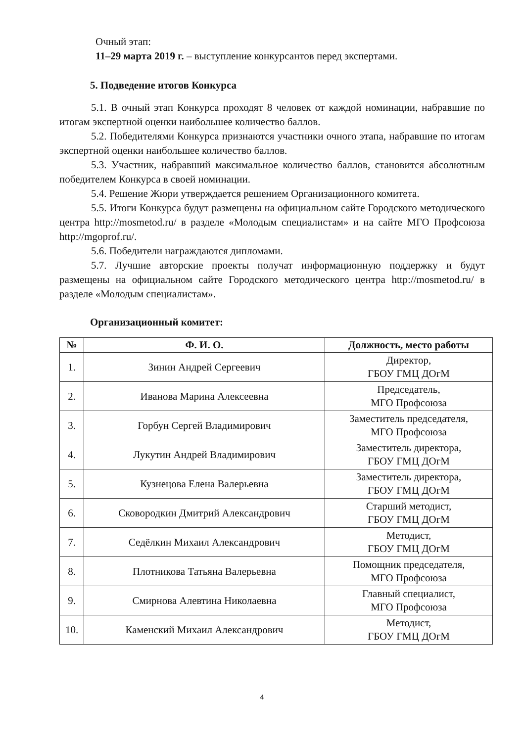Очный этап:
11–29 марта 2019 г. – выступление конкурсантов перед экспертами.
5. Подведение итогов Конкурса
5.1. В очный этап Конкурса проходят 8 человек от каждой номинации, набравшие по итогам экспертной оценки наибольшее количество баллов.
5.2. Победителями Конкурса признаются участники очного этапа, набравшие по итогам экспертной оценки наибольшее количество баллов.
5.3. Участник, набравший максимальное количество баллов, становится абсолютным победителем Конкурса в своей номинации.
5.4. Решение Жюри утверждается решением Организационного комитета.
5.5. Итоги Конкурса будут размещены на официальном сайте Городского методического центра http://mosmetod.ru/ в разделе «Молодым специалистам» и на сайте МГО Профсоюза http://mgoprof.ru/.
5.6. Победители награждаются дипломами.
5.7. Лучшие авторские проекты получат информационную поддержку и будут размещены на официальном сайте Городского методического центра http://mosmetod.ru/ в разделе «Молодым специалистам».
Организационный комитет:
| № | Ф. И. О. | Должность, место работы |
| --- | --- | --- |
| 1. | Зинин Андрей Сергеевич | Директор, ГБОУ ГМЦ ДОгМ |
| 2. | Иванова Марина Алексеевна | Председатель, МГО Профсоюза |
| 3. | Горбун Сергей Владимирович | Заместитель председателя, МГО Профсоюза |
| 4. | Лукутин Андрей Владимирович | Заместитель директора, ГБОУ ГМЦ ДОгМ |
| 5. | Кузнецова Елена Валерьевна | Заместитель директора, ГБОУ ГМЦ ДОгМ |
| 6. | Сковородкин Дмитрий Александрович | Старший методист, ГБОУ ГМЦ ДОгМ |
| 7. | Седёлкин Михаил Александрович | Методист, ГБОУ ГМЦ ДОгМ |
| 8. | Плотникова Татьяна Валерьевна | Помощник председателя, МГО Профсоюза |
| 9. | Смирнова Алевтина Николаевна | Главный специалист, МГО Профсоюза |
| 10. | Каменский Михаил Александрович | Методист, ГБОУ ГМЦ ДОгМ |
4